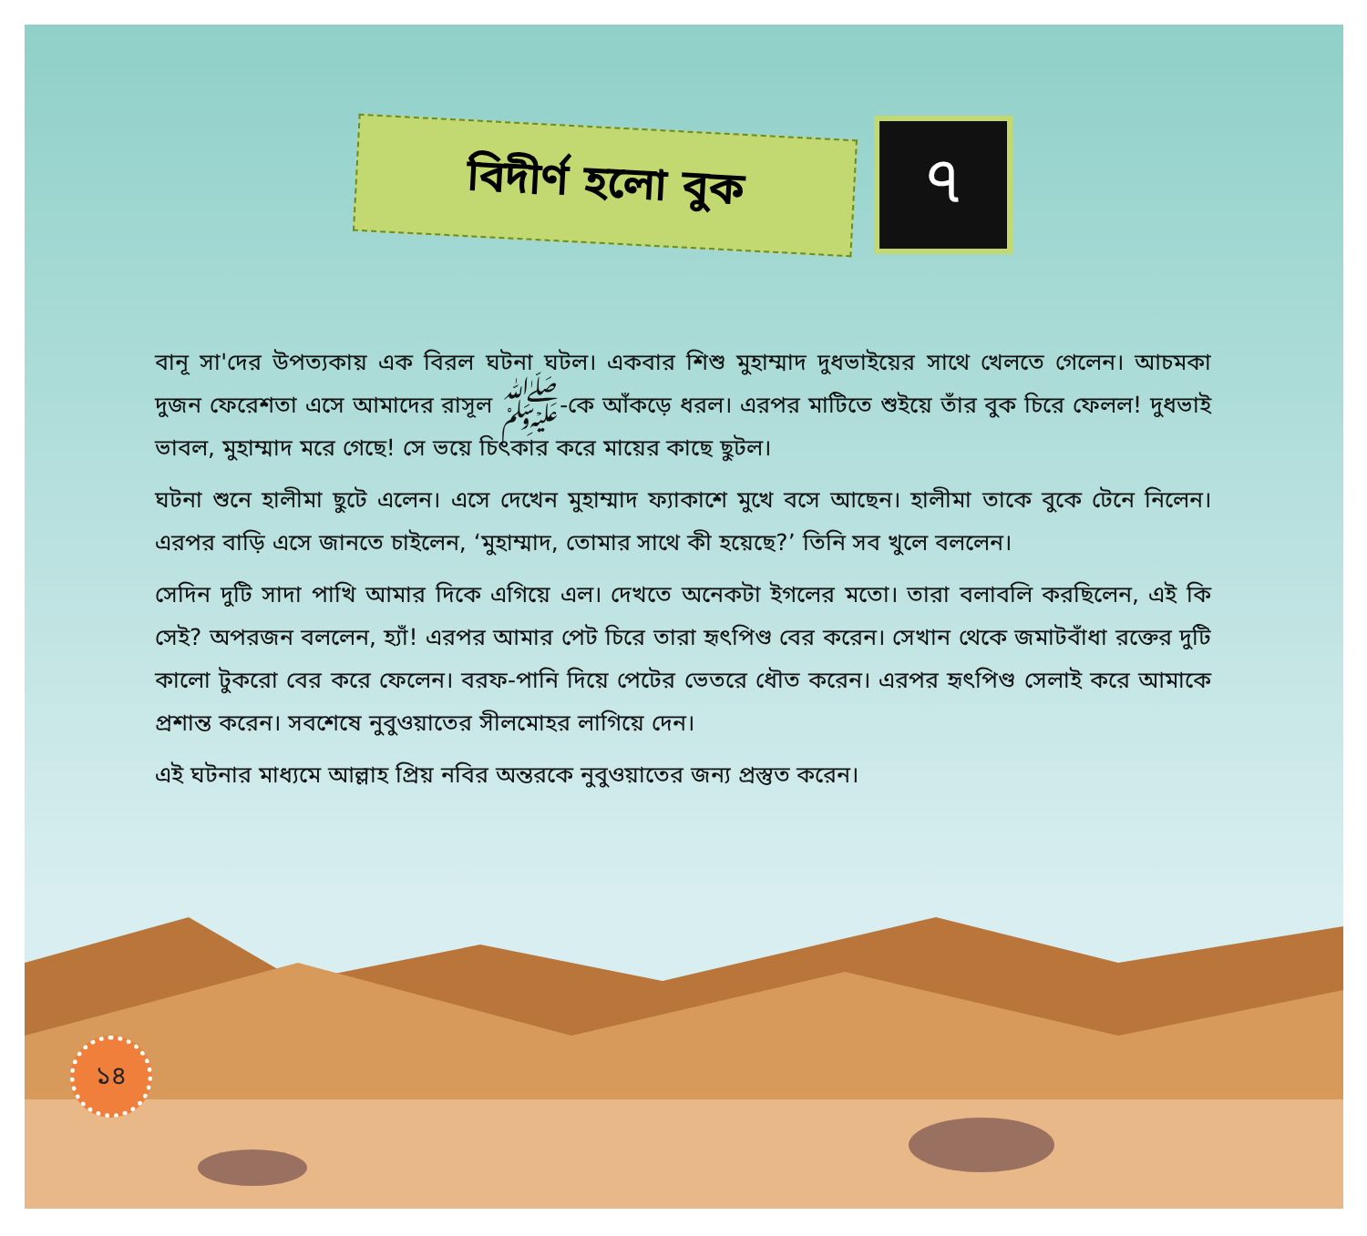বিদীর্ণ হলো বুক
৭
বানূ সা'দের উপত্যকায় এক বিরল ঘটনা ঘটল। একবার শিশু মুহাম্মাদ দুধভাইয়ের সাথে খেলতে গেলেন। আচমকা দুজন ফেরেশতা এসে আমাদের রাসূল ﷺ-কে আঁকড়ে ধরল। এরপর মাটিতে শুইয়ে তাঁর বুক চিরে ফেলল! দুধভাই ভাবল, মুহাম্মাদ মরে গেছে! সে ভয়ে চিৎকার করে মায়ের কাছে ছুটল।
ঘটনা শুনে হালীমা ছুটে এলেন। এসে দেখেন মুহাম্মাদ ফ্যাকাশে মুখে বসে আছেন। হালীমা তাকে বুকে টেনে নিলেন। এরপর বাড়ি এসে জানতে চাইলেন, ‘মুহাম্মাদ, তোমার সাথে কী হয়েছে?’ তিনি সব খুলে বললেন।
সেদিন দুটি সাদা পাখি আমার দিকে এগিয়ে এল। দেখতে অনেকটা ইগলের মতো। তারা বলাবলি করছিলেন, এই কি সেই? অপরজন বললেন, হ্যাঁ! এরপর আমার পেট চিরে তারা হৃৎপিণ্ড বের করেন। সেখান থেকে জমাটবাঁধা রক্তের দুটি কালো টুকরো বের করে ফেলেন। বরফ-পানি দিয়ে পেটের ভেতরে ধৌত করেন। এরপর হৃৎপিণ্ড সেলাই করে আমাকে প্রশান্ত করেন। সবশেষে নুবুওয়াতের সীলমোহর লাগিয়ে দেন।
এই ঘটনার মাধ্যমে আল্লাহ প্রিয় নবির অন্তরকে নুবুওয়াতের জন্য প্রস্তুত করেন।
১৪